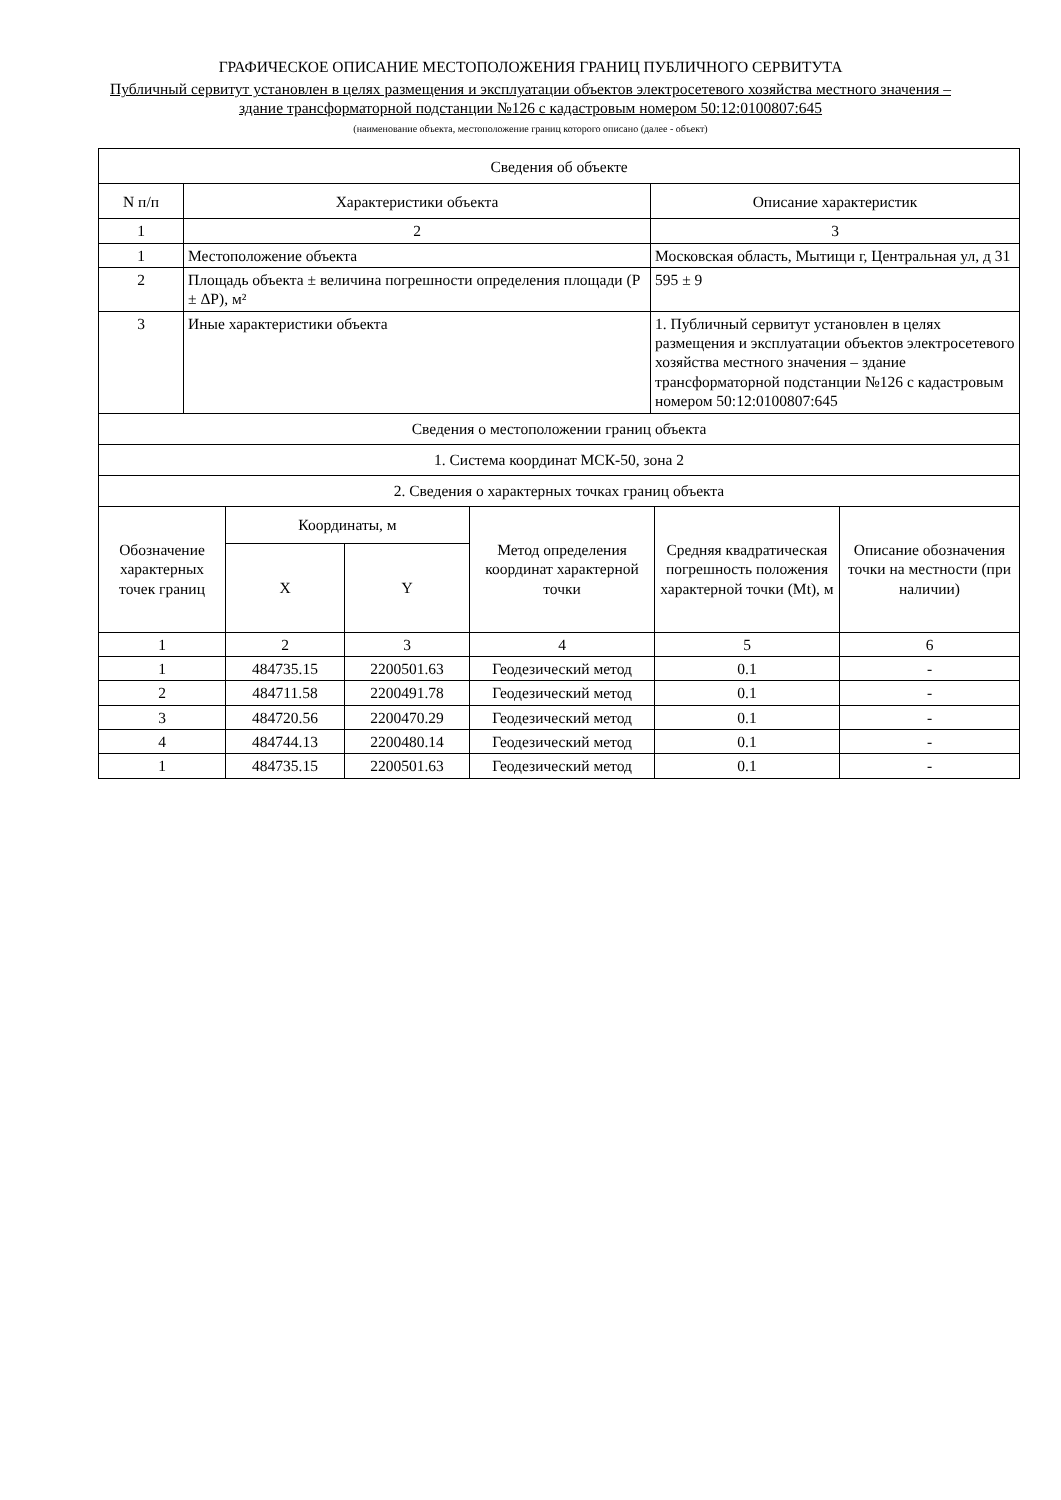ГРАФИЧЕСКОЕ ОПИСАНИЕ МЕСТОПОЛОЖЕНИЯ ГРАНИЦ ПУБЛИЧНОГО СЕРВИТУТА
Публичный сервитут установлен в целях размещения и эксплуатации объектов электросетевого хозяйства местного значения – здание трансформаторной подстанции №126 с кадастровым номером 50:12:0100807:645
(наименование объекта, местоположение границ которого описано (далее - объект)
| Сведения об объекте | | |
| --- | --- | --- |
| N п/п | Характеристики объекта | Описание характеристик |
| 1 | 2 | 3 |
| 1 | Местоположение объекта | Московская область, Мытищи г, Центральная ул, д 31 |
| 2 | Площадь объекта ± величина погрешности определения площади (P ± ΔP), м² | 595 ± 9 |
| 3 | Иные характеристики объекта | 1. Публичный сервитут установлен в целях размещения и эксплуатации объектов электросетевого хозяйства местного значения – здание трансформаторной подстанции №126 с кадастровым номером 50:12:0100807:645 |
| Сведения о местоположении границ объекта | | | | | |
| --- | --- | --- | --- | --- | --- |
| 1. Система координат МСК-50, зона 2 | | | | | |
| 2. Сведения о характерных точках границ объекта | | | | | |
| Обозначение характерных точек границ | Координаты, м | | Метод определения координат характерной точки | Средняя квадратическая погрешность положения характерной точки (Mt), м | Описание обозначения точки на местности (при наличии) |
| | X | Y | | | |
| 1 | 2 | 3 | 4 | 5 | 6 |
| 1 | 484735.15 | 2200501.63 | Геодезический метод | 0.1 | - |
| 2 | 484711.58 | 2200491.78 | Геодезический метод | 0.1 | - |
| 3 | 484720.56 | 2200470.29 | Геодезический метод | 0.1 | - |
| 4 | 484744.13 | 2200480.14 | Геодезический метод | 0.1 | - |
| 1 | 484735.15 | 2200501.63 | Геодезический метод | 0.1 | - |